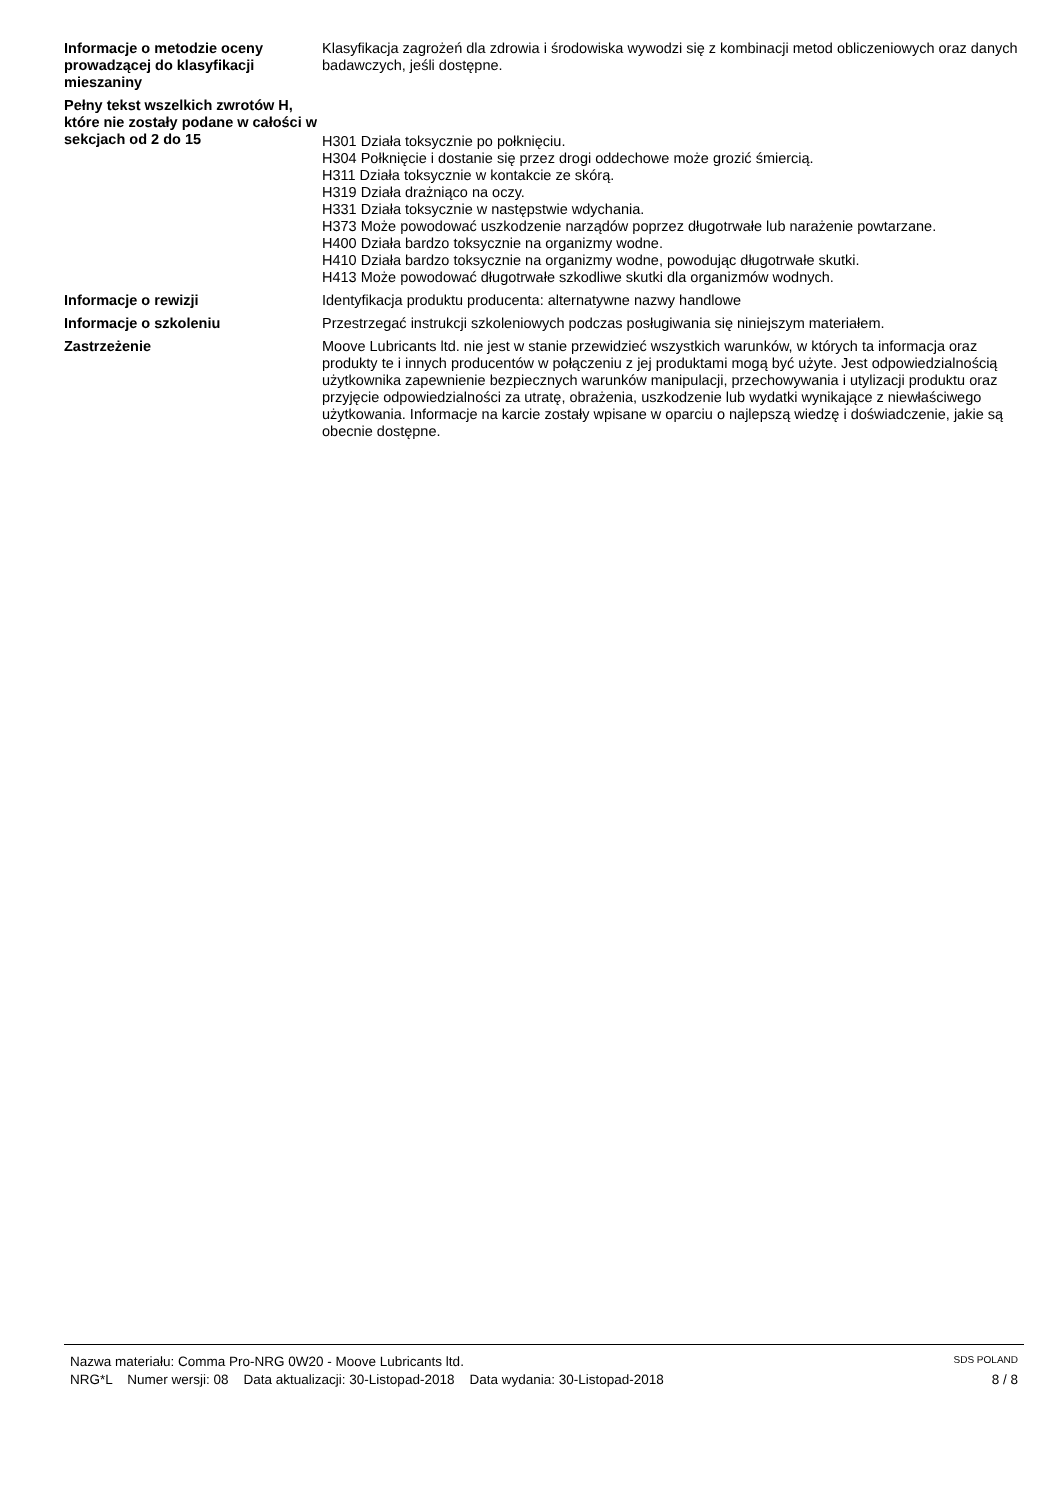Informacje o metodzie oceny prowadzącej do klasyfikacji mieszaniny
Klasyfikacja zagrożeń dla zdrowia i środowiska wywodzi się z kombinacji metod obliczeniowych oraz danych badawczych, jeśli dostępne.
Pełny tekst wszelkich zwrotów H, które nie zostały podane w całości w sekcjach od 2 do 15
H301 Działa toksycznie po połknięciu.
H304 Połknięcie i dostanie się przez drogi oddechowe może grozić śmiercią.
H311 Działa toksycznie w kontakcie ze skórą.
H319 Działa drażniąco na oczy.
H331 Działa toksycznie w następstwie wdychania.
H373 Może powodować uszkodzenie narządów poprzez długotrwałe lub narażenie powtarzane.
H400 Działa bardzo toksycznie na organizmy wodne.
H410 Działa bardzo toksycznie na organizmy wodne, powodując długotrwałe skutki.
H413 Może powodować długotrwałe szkodliwe skutki dla organizmów wodnych.
Informacje o rewizji Identyfikacja produktu producenta: alternatywne nazwy handlowe
Informacje o szkoleniu Przestrzegać instrukcji szkoleniowych podczas posługiwania się niniejszym materiałem.
Zastrzeżenie Moove Lubricants ltd. nie jest w stanie przewidzieć wszystkich warunków, w których ta informacja oraz produkty te i innych producentów w połączeniu z jej produktami mogą być użyte. Jest odpowiedzialnością użytkownika zapewnienie bezpiecznych warunków manipulacji, przechowywania i utylizacji produktu oraz przyjęcie odpowiedzialności za utratę, obrażenia, uszkodzenie lub wydatki wynikające z niewłaściwego użytkowania. Informacje na karcie zostały wpisane w oparciu o najlepszą wiedzę i doświadczenie, jakie są obecnie dostępne.
Nazwa materiału: Comma Pro-NRG 0W20 - Moove Lubricants ltd. SDS POLAND
NRG*L Numer wersji: 08 Data aktualizacji: 30-Listopad-2018 Data wydania: 30-Listopad-2018 8 / 8